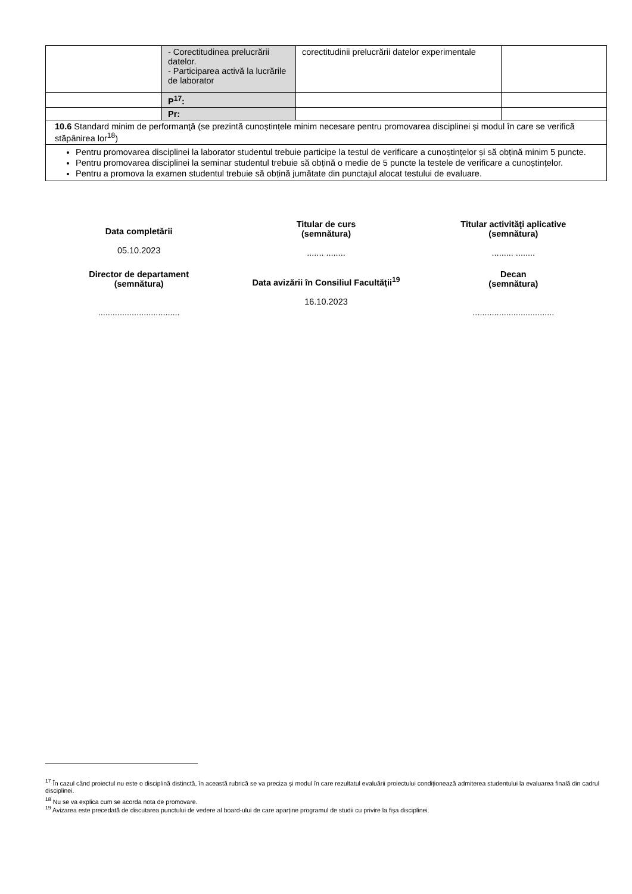| | - Corectitudinea prelucrării datelor. - Participarea activă la lucrările de laborator | corectitudinii prelucrării datelor experimentale | |
| | P<sup>17</sup>: | | |
| | Pr: | | |
| 10.6 Standard minim de performanţă (se prezintă cunoștințele minim necesare pentru promovarea disciplinei și modul în care se verifică stăpânirea lor<sup>18</sup>) | | | |
| Pentru promovarea disciplinei la laborator studentul trebuie participe la testul de verificare a cunoștințelor și să obțină minim 5 puncte. Pentru promovarea disciplinei la seminar studentul trebuie să obțină o medie de 5 puncte la testele de verificare a cunoștințelor. Pentru a promova la examen studentul trebuie să obțină jumătate din punctajul alocat testului de evaluare. | | | |
Data completării
05.10.2023
Titular de curs
(semnătura)
....... ........
Titular activităţi aplicative
(semnătura)
......... ........
Director de departament
(semnătura)
..................................
Data avizării în Consiliul Facultăţii<sup>19</sup>
16.10.2023
Decan
(semnătura)
..................................
<sup>17</sup> În cazul când proiectul nu este o disciplină distinctă, în această rubrică se va preciza și modul în care rezultatul evaluării proiectului condiționează admiterea studentului la evaluarea finală din cadrul disciplinei.
<sup>18</sup> Nu se va explica cum se acorda nota de promovare.
<sup>19</sup> Avizarea este precedată de discutarea punctului de vedere al board-ului de care aparține programul de studii cu privire la fișa disciplinei.